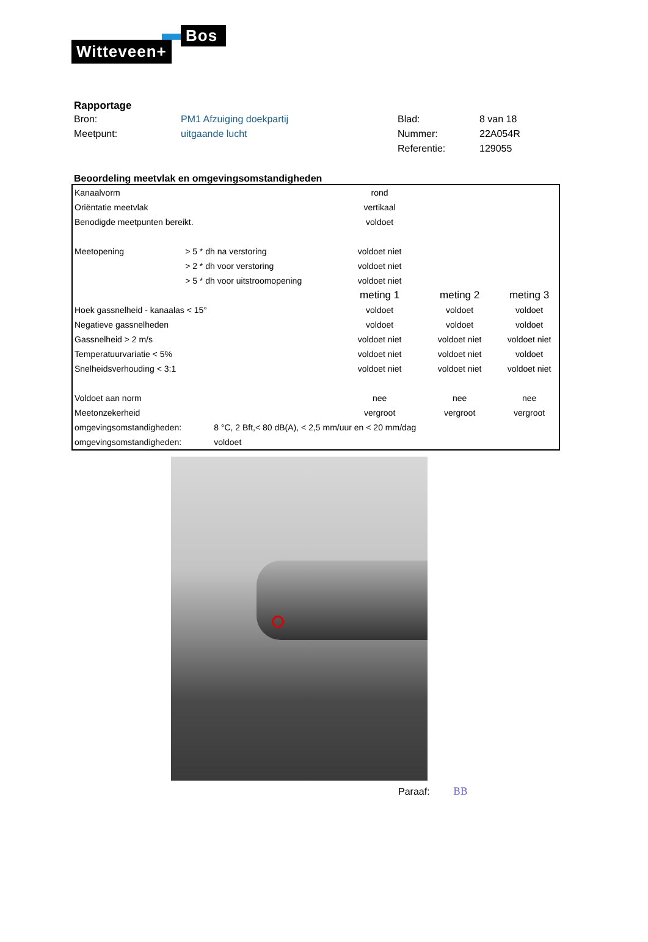Bos
Witteveen+
Rapportage
| Bron: | PM1 Afzuiging doekpartij | Blad: | 8 van 18 |
| Meetpunt: | uitgaande lucht | Nummer: | 22A054R |
| | | Referentie: | 129055 |
Beoordeling meetvlak en omgevingsomstandigheden
| Kanaalvorm | | rond | | |
| Oriëntatie meetvlak | | vertikaal | | |
| Benodigde meetpunten bereikt. | | voldoet | | |
| Meetopening | > 5 * dh na verstoring | voldoet niet | | |
| | > 2 * dh voor verstoring | voldoet niet | | |
| | > 5 * dh voor uitstroomopening | voldoet niet | | |
| | | meting 1 | meting 2 | meting 3 |
| Hoek gassnelheid - kanaalas < 15° | | voldoet | voldoet | voldoet |
| Negatieve gassnelheden | | voldoet | voldoet | voldoet |
| Gassnelheid > 2 m/s | | voldoet niet | voldoet niet | voldoet niet |
| Temperatuurvariatie < 5% | | voldoet niet | voldoet niet | voldoet |
| Snelheidsverhouding < 3:1 | | voldoet niet | voldoet niet | voldoet niet |
| Voldoet aan norm | | nee | nee | nee |
| Meetonzekerheid | | vergroot | vergroot | vergroot |
| omgevingsomstandigheden: | 8 °C, 2 Bft,< 80 dB(A), < 2,5 mm/uur en < 20 mm/dag | | | |
| omgevingsomstandigheden: | voldoet | | | |
Paraaf: BB